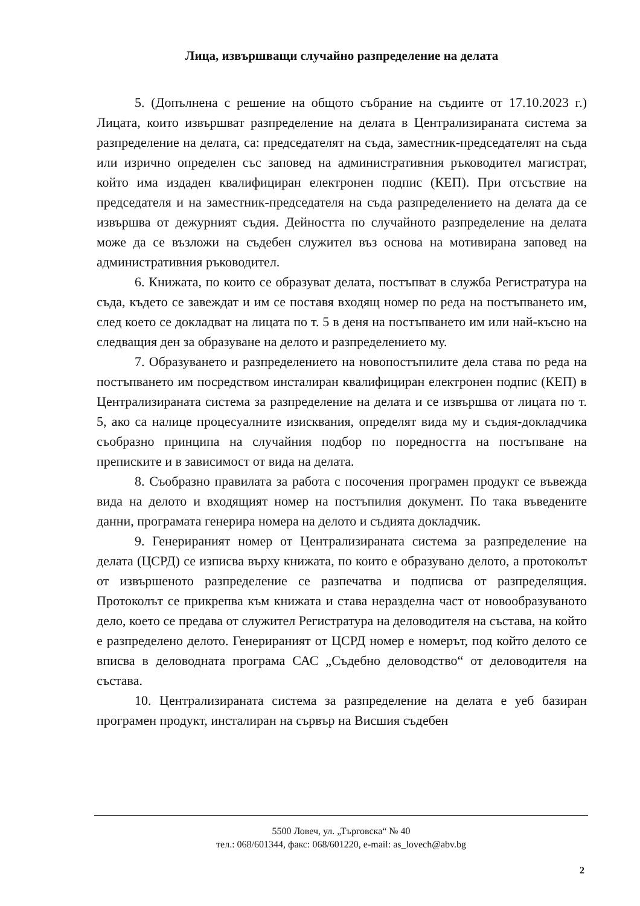Лица, извършващи случайно разпределение на делата
5. (Допълнена с решение на общото събрание на съдиите от 17.10.2023 г.) Лицата, които извършват разпределение на делата в Централизираната система за разпределение на делата, са: председателят на съда, заместник-председателят на съда или изрично определен със заповед на административния ръководител магистрат, който има издаден квалифициран електронен подпис (КЕП). При отсъствие на председателя и на заместник-председателя на съда разпределението на делата да се извършва от дежурният съдия. Дейността по случайното разпределение на делата може да се възложи на съдебен служител въз основа на мотивирана заповед на административния ръководител.
6. Книжата, по които се образуват делата, постъпват в служба Регистратура на съда, където се завеждат и им се поставя входящ номер по реда на постъпването им, след което се докладват на лицата по т. 5 в деня на постъпването им или най-късно на следващия ден за образуване на делото и разпределението му.
7. Образуването и разпределението на новопостъпилите дела става по реда на постъпването им посредством инсталиран квалифициран електронен подпис (КЕП) в Централизираната система за разпределение на делата и се извършва от лицата по т. 5, ако са налице процесуалните изисквания, определят вида му и съдия-докладчика съобразно принципа на случайния подбор по поредността на постъпване на преписките и в зависимост от вида на делата.
8. Съобразно правилата за работа с посочения програмен продукт се въвежда вида на делото и входящият номер на постъпилия документ. По така въведените данни, програмата генерира номера на делото и съдията докладчик.
9. Генерираният номер от Централизираната система за разпределение на делата (ЦСРД) се изписва върху книжата, по които е образувано делото, а протоколът от извършеното разпределение се разпечатва и подписва от разпределящия. Протоколът се прикрепва към книжата и става неразделна част от новообразуваното дело, което се предава от служител Регистратура на деловодителя на състава, на който е разпределено делото. Генерираният от ЦСРД номер е номерът, под който делото се вписва в деловодната програма САС „Съдебно деловодство“ от деловодителя на състава.
10. Централизираната система за разпределение на делата е уеб базиран програмен продукт, инсталиран на сървър на Висшия съдебен
5500 Ловеч, ул. „Търговска“ № 40
тел.: 068/601344, факс: 068/601220, e-mail: as_lovech@abv.bg
2